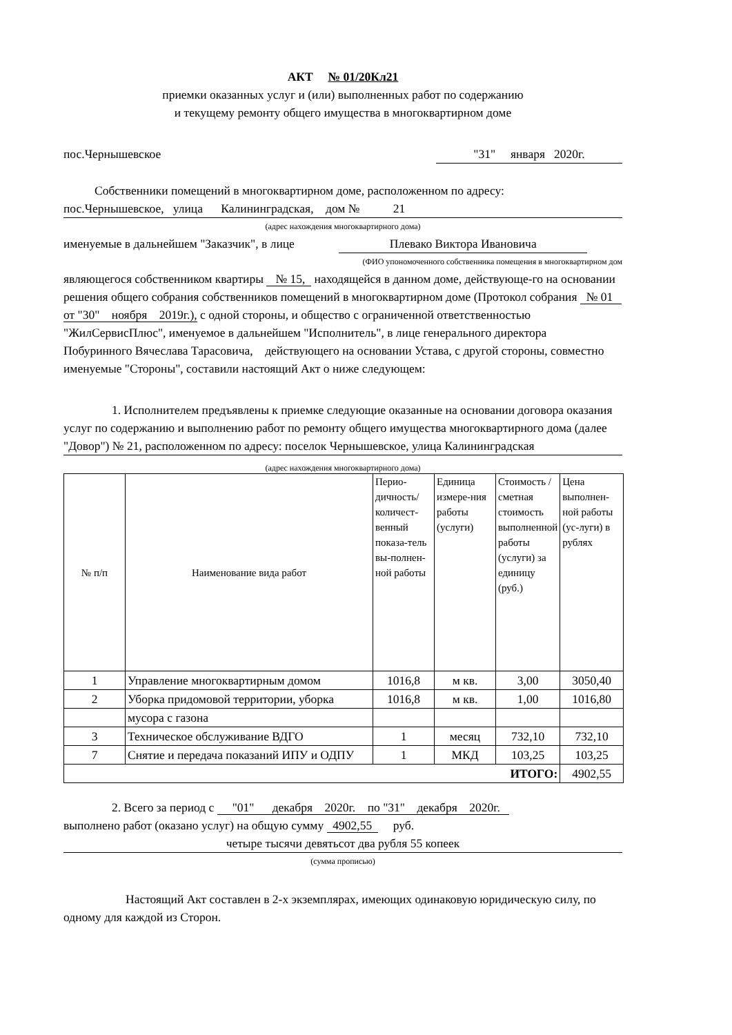АКТ № 01/20Кл21
приемки оказанных услуг и (или) выполненных работ по содержанию
и текущему ремонту общего имущества в многоквартирном доме
пос.Чернышевское "31" января 2020г.
Собственники помещений в многоквартирном доме, расположенном по адресу:
пос.Чернышевское, улица Калининградская, дом № 21
(адрес нахождения многоквартирного дома)
именуемые в дальнейшем "Заказчик", в лице Плевако Виктора Ивановича
(ФИО упономоченного собственника помещения в многоквартирном дом
являющегося собственником квартиры № 15, находящейся в данном доме, действующе-го на основании решения общего собрания собственников помещений в многоквартирном доме (Протокол собрания № 01 от "30" ноября 2019г.), с одной стороны, и общество с ограниченной ответственностью "ЖилСервисПлюс", именуемое в дальнейшем "Исполнитель", в лице генерального директора Побуринного Вячеслава Тарасовича, действующего на основании Устава, с другой стороны, совместно именуемые "Стороны", составили настоящий Акт о ниже следующем:
1. Исполнителем предъявлены к приемке следующие оказанные на основании договора оказания услуг по содержанию и выполнению работ по ремонту общего имущества многоквартирного дома (далее "Довор") № 21, расположенном по адресу: поселок Чернышевское, улица Калининградская
(адрес нахождения многоквартирного дома)
| № п/п | Наименование вида работ | Перио-дичность/количест-венный показа-тель вы-полнен-ной работы | Единица измере-ния работы (услуги) | Стоимость / сметная стоимость выполненной работы (услуги) за единицу (руб.) | Цена выполнен-ной работы (ус-луги) в рублях |
| --- | --- | --- | --- | --- | --- |
| 1 | Управление многоквартирным домом | 1016,8 | м кв. | 3,00 | 3050,40 |
| 2 | Уборка придомовой территории, уборка | 1016,8 | м кв. | 1,00 | 1016,80 |
| | мусора с газона | | | | |
| 3 | Техническое обслуживание ВДГО | 1 | месяц | 732,10 | 732,10 |
| 7 | Снятие и передача показаний ИПУ и ОДПУ | 1 | МКД | 103,25 | 103,25 |
| ИТОГО: | | | | | 4902,55 |
2. Всего за период с "01" декабря 2020г. по "31" декабря 2020г.
выполнено работ (оказано услуг) на общую сумму 4902,55 руб.
четыре тысячи девятьсот два рубля 55 копеек
(сумма прописью)
Настоящий Акт составлен в 2-х экземплярах, имеющих одинаковую юридическую силу, по одному для каждой из Сторон.